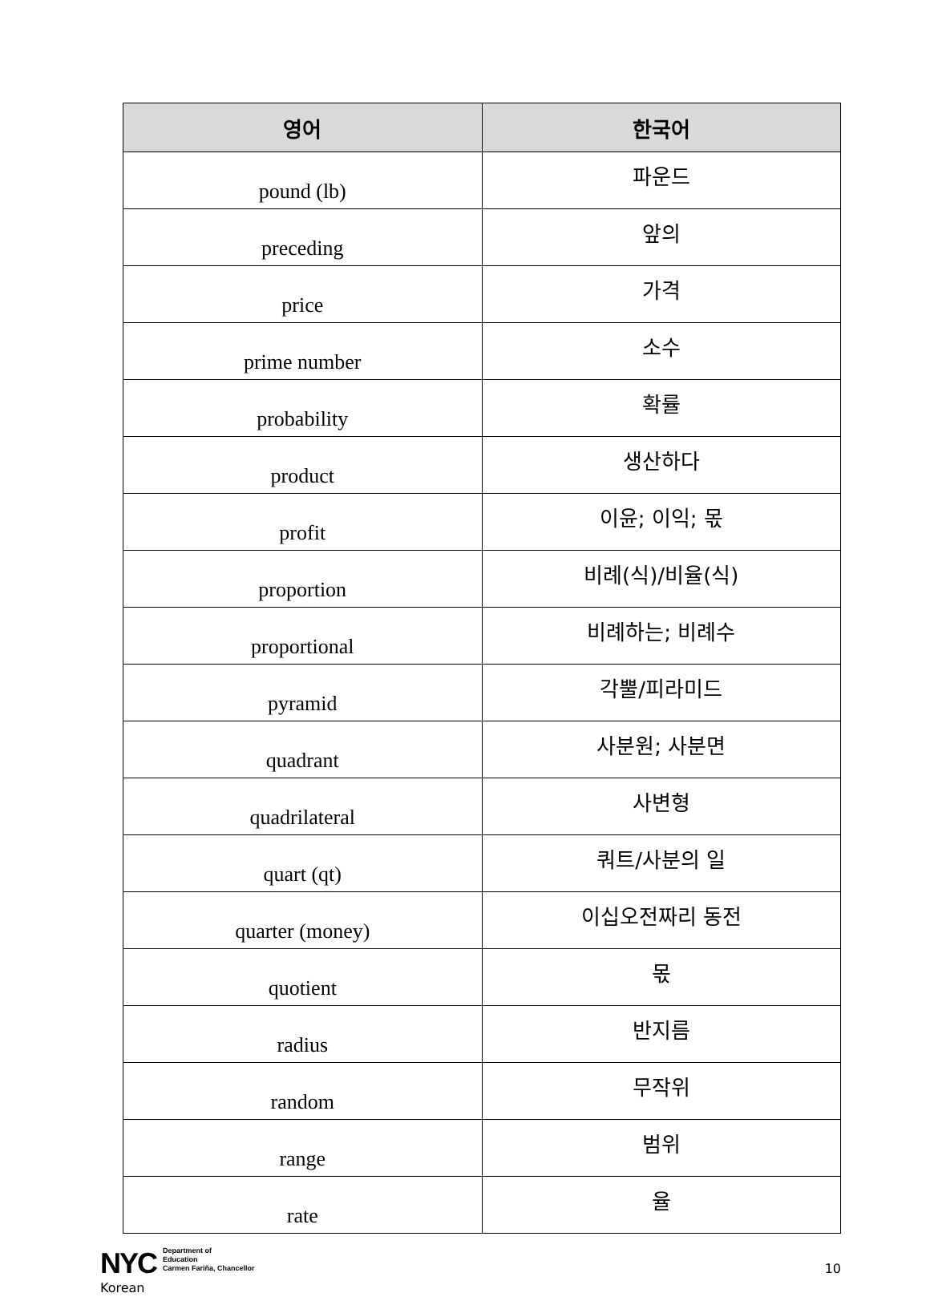| 영어 | 한국어 |
| --- | --- |
| pound (lb) | 파운드 |
| preceding | 앞의 |
| price | 가격 |
| prime number | 소수 |
| probability | 확률 |
| product | 생산하다 |
| profit | 이윤; 이익; 몫 |
| proportion | 비례(식)/비율(식) |
| proportional | 비례하는; 비례수 |
| pyramid | 각뿔/피라미드 |
| quadrant | 사분원; 사분면 |
| quadrilateral | 사변형 |
| quart (qt) | 쿼트/사분의 일 |
| quarter (money) | 이십오전짜리 동전 |
| quotient | 몫 |
| radius | 반지름 |
| random | 무작위 |
| range | 범위 |
| rate | 율 |
NYC Department of
Education
Carmen Fariña, Chancellor
10
Korean